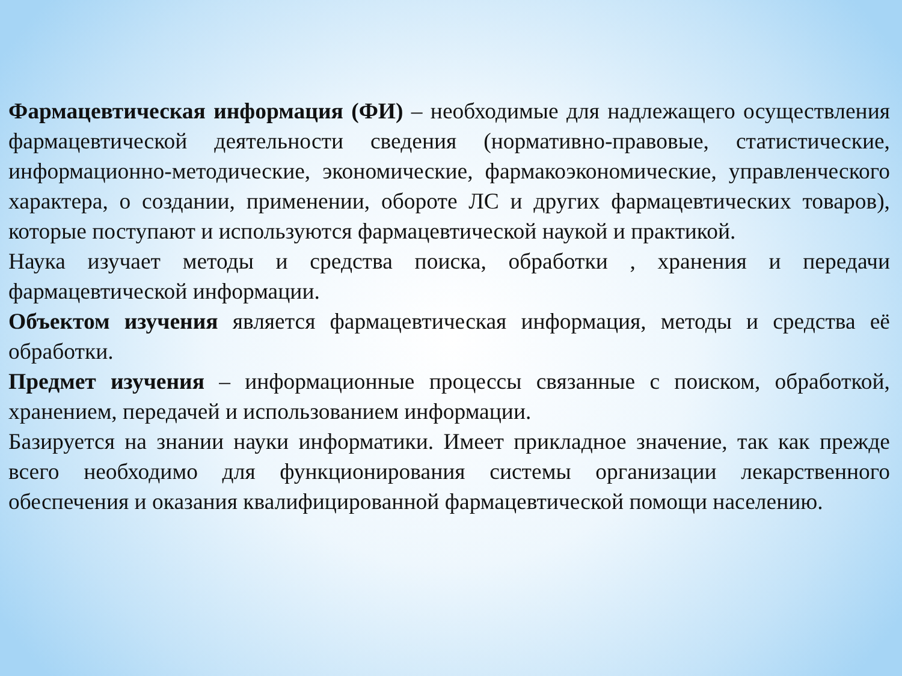Фармацевтическая информация (ФИ) – необходимые для надлежащего осуществления фармацевтической деятельности сведения (нормативно-правовые, статистические, информационно-методические, экономические, фармакоэкономические, управленческого характера, о создании, применении, обороте ЛС и других фармацевтических товаров), которые поступают и используются фармацевтической наукой и практикой.
Наука изучает методы и средства поиска, обработки , хранения и передачи фармацевтической информации.
Объектом изучения является фармацевтическая информация, методы и средства её обработки.
Предмет изучения – информационные процессы связанные с поиском, обработкой, хранением, передачей и использованием информации.
Базируется на знании науки информатики. Имеет прикладное значение, так как прежде всего необходимо для функционирования системы организации лекарственного обеспечения и оказания квалифицированной фармацевтической помощи населению.